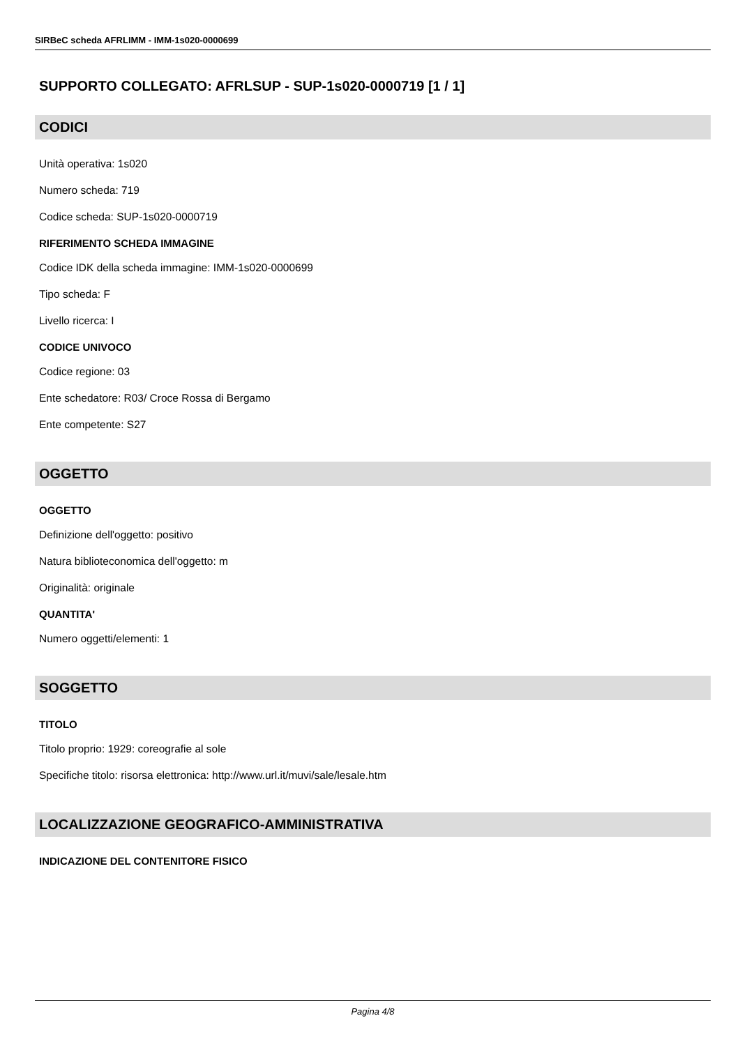SIRBeC scheda AFRLIMM - IMM-1s020-0000699
SUPPORTO COLLEGATO: AFRLSUP - SUP-1s020-0000719 [1 / 1]
CODICI
Unità operativa: 1s020
Numero scheda: 719
Codice scheda: SUP-1s020-0000719
RIFERIMENTO SCHEDA IMMAGINE
Codice IDK della scheda immagine: IMM-1s020-0000699
Tipo scheda: F
Livello ricerca: I
CODICE UNIVOCO
Codice regione: 03
Ente schedatore: R03/ Croce Rossa di Bergamo
Ente competente: S27
OGGETTO
OGGETTO
Definizione dell'oggetto: positivo
Natura biblioteconomica dell'oggetto: m
Originalità: originale
QUANTITA'
Numero oggetti/elementi: 1
SOGGETTO
TITOLO
Titolo proprio: 1929: coreografie al sole
Specifiche titolo: risorsa elettronica: http://www.url.it/muvi/sale/lesale.htm
LOCALIZZAZIONE GEOGRAFICO-AMMINISTRATIVA
INDICAZIONE DEL CONTENITORE FISICO
Pagina 4/8